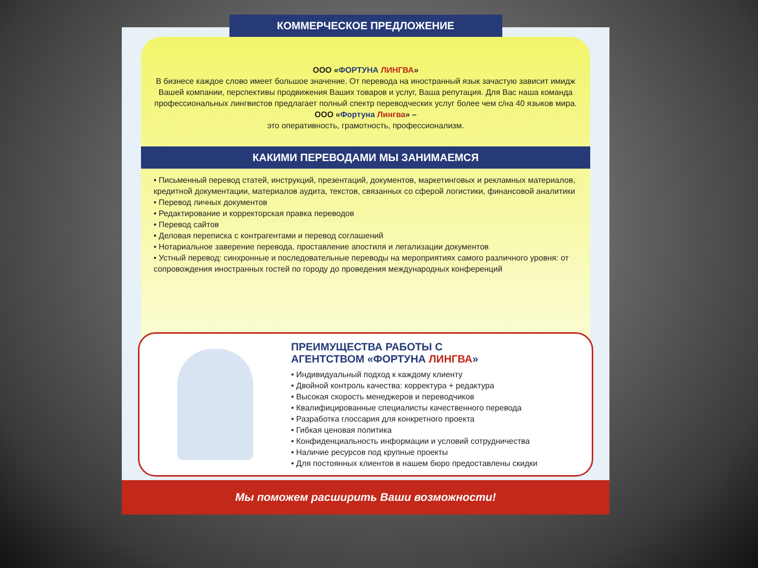КОММЕРЧЕСКОЕ ПРЕДЛОЖЕНИЕ
ООО «ФОРТУНА ЛИНГВА»
В бизнесе каждое слово имеет большое значение. От перевода на иностранный язык зачастую зависит имидж Вашей компании, перспективы продвижения Ваших товаров и услуг, Ваша репутация. Для Вас наша команда профессиональных лингвистов предлагает полный спектр переводческих услуг более чем с/на 40 языков мира.
ООО «Фортуна Лингва» –
это оперативность, грамотность, профессионализм.
КАКИМИ ПЕРЕВОДАМИ МЫ ЗАНИМАЕМСЯ
• Письменный перевод статей, инструкций, презентаций, документов, маркетинговых и рекламных материалов, кредитной документации, материалов аудита, текстов, связанных со сферой логистики, финансовой аналитики
• Перевод личных документов
• Редактирование и корректорская правка переводов
• Перевод сайтов
• Деловая переписка с контрагентами и перевод соглашений
• Нотариальное заверение перевода, проставление апостиля и легализации документов
• Устный перевод: синхронные и последовательные переводы на мероприятиях самого различного уровня: от сопровождения иностранных гостей по городу до проведения международных конференций
ПРЕИМУЩЕСТВА РАБОТЫ С
АГЕНТСТВОМ «ФОРТУНА ЛИНГВА»
• Индивидуальный подход к каждому клиенту
• Двойной контроль качества: корректура + редактура
• Высокая скорость менеджеров и переводчиков
• Квалифицированные специалисты качественного перевода
• Разработка глоссария для конкретного проекта
• Гибкая ценовая политика
• Конфиденциальность информации и условий сотрудничества
• Наличие ресурсов под крупные проекты
• Для постоянных клиентов в нашем бюро предоставлены скидки
Мы поможем расширить Ваши возможности!